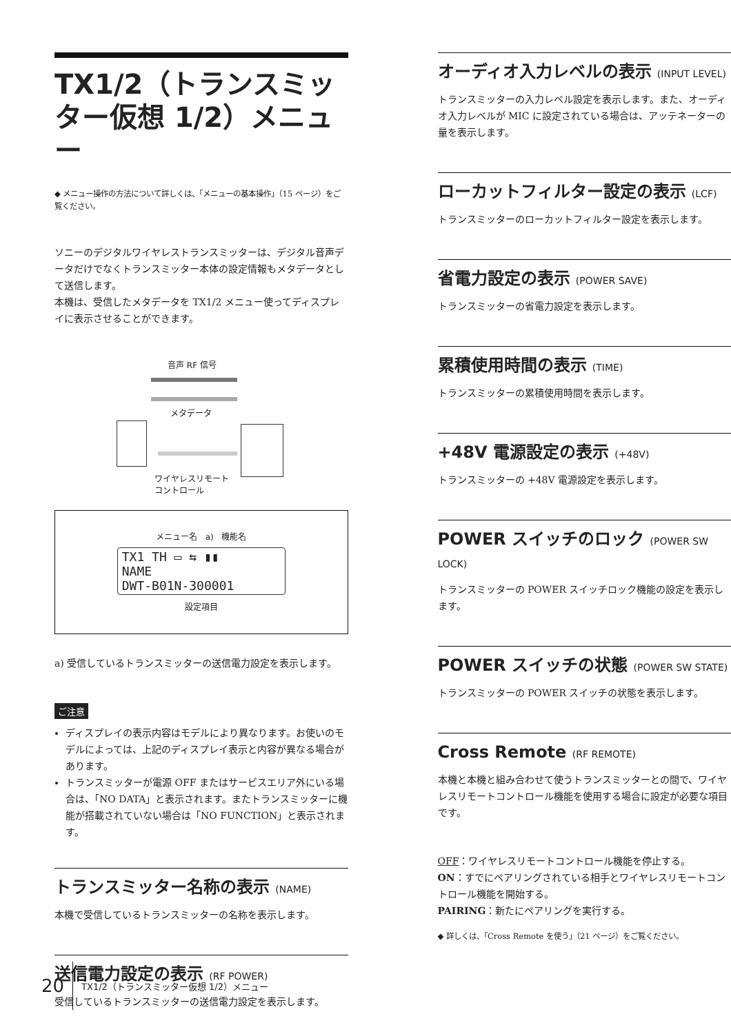TX1/2（トランスミッター仮想 1/2）メニュー
◆ メニュー操作の方法について詳しくは、「メニューの基本操作」（15 ページ）をご覧ください。
ソニーのデジタルワイヤレストランスミッターは、デジタル音声データだけでなくトランスミッター本体の設定情報もメタデータとして送信します。
本機は、受信したメタデータを TX1/2 メニュー使ってディスプレイに表示させることができます。
音声 RF 信号
メタデータ
ワイヤレスリモート
コントロール
メニュー名 a) 機能名
TX1 TH ▭ ⇆ ▮▮
NAME
DWT-B01N-300001
設定項目
a) 受信しているトランスミッターの送信電力設定を表示します。
ご注意
ディスプレイの表示内容はモデルにより異なります。お使いのモデルによっては、上記のディスプレイ表示と内容が異なる場合があります。
トランスミッターが電源 OFF またはサービスエリア外にいる場合は、「NO DATA」と表示されます。またトランスミッターに機能が搭載されていない場合は「NO FUNCTION」と表示されます。
トランスミッター名称の表示 (NAME)
本機で受信しているトランスミッターの名称を表示します。
送信電力設定の表示 (RF POWER)
受信しているトランスミッターの送信電力設定を表示します。
オーディオ入力レベルの表示 (INPUT LEVEL)
トランスミッターの入力レベル設定を表示します。また、オーディオ入力レベルが MIC に設定されている場合は、アッテネーターの量を表示します。
ローカットフィルター設定の表示 (LCF)
トランスミッターのローカットフィルター設定を表示します。
省電力設定の表示 (POWER SAVE)
トランスミッターの省電力設定を表示します。
累積使用時間の表示 (TIME)
トランスミッターの累積使用時間を表示します。
+48V 電源設定の表示 (+48V)
トランスミッターの +48V 電源設定を表示します。
POWER スイッチのロック (POWER SW LOCK)
トランスミッターの POWER スイッチロック機能の設定を表示します。
POWER スイッチの状態 (POWER SW STATE)
トランスミッターの POWER スイッチの状態を表示します。
Cross Remote (RF REMOTE)
本機と本機と組み合わせて使うトランスミッターとの間で、ワイヤレスリモートコントロール機能を使用する場合に設定が必要な項目です。
OFF：ワイヤレスリモートコントロール機能を停止する。
ON：すでにペアリングされている相手とワイヤレスリモートコントロール機能を開始する。
PAIRING：新たにペアリングを実行する。
◆ 詳しくは、「Cross Remote を使う」（21 ページ）をご覧ください。
20 TX1/2（トランスミッター仮想 1/2）メニュー